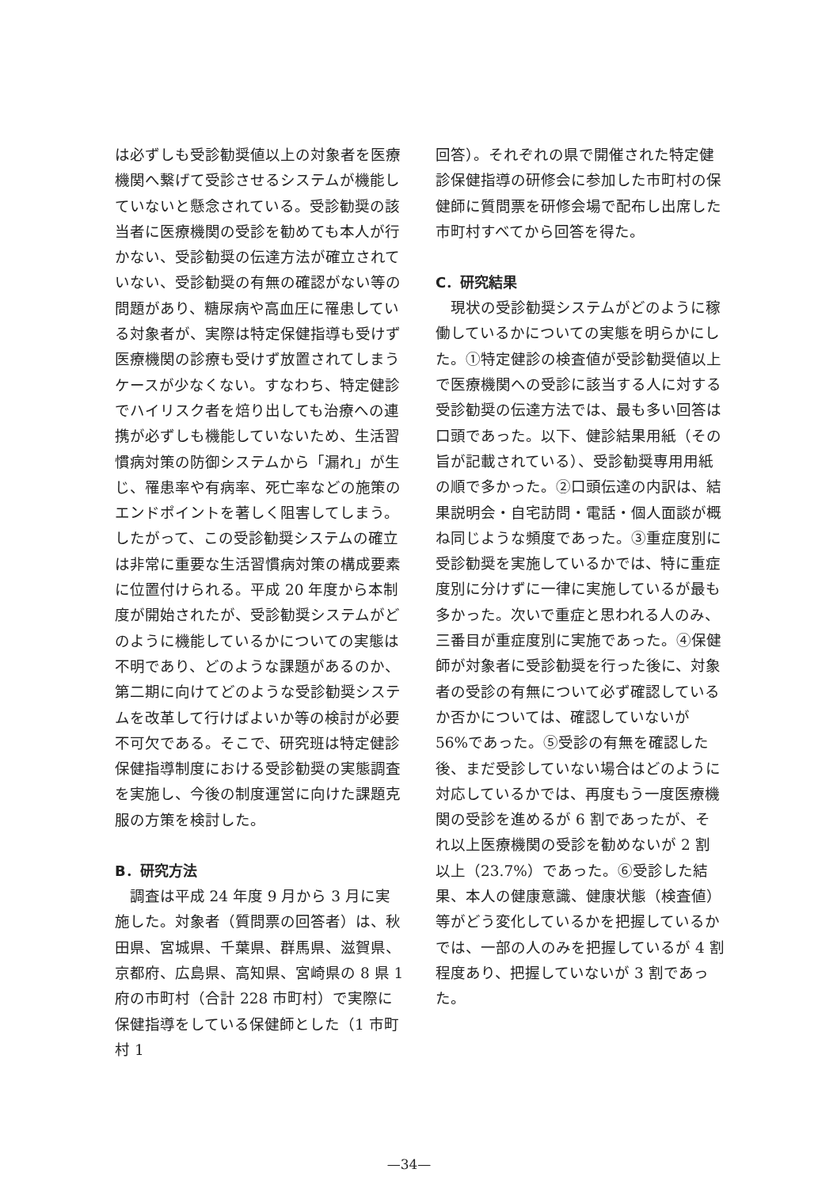は必ずしも受診勧奨値以上の対象者を医療機関へ繋げて受診させるシステムが機能していないと懸念されている。受診勧奨の該当者に医療機関の受診を勧めても本人が行かない、受診勧奨の伝達方法が確立されていない、受診勧奨の有無の確認がない等の問題があり、糖尿病や高血圧に罹患している対象者が、実際は特定保健指導も受けず医療機関の診療も受けず放置されてしまうケースが少なくない。すなわち、特定健診でハイリスク者を焙り出しても治療への連携が必ずしも機能していないため、生活習慣病対策の防御システムから「漏れ」が生じ、罹患率や有病率、死亡率などの施策のエンドポイントを著しく阻害してしまう。したがって、この受診勧奨システムの確立は非常に重要な生活習慣病対策の構成要素に位置付けられる。平成 20 年度から本制度が開始されたが、受診勧奨システムがどのように機能しているかについての実態は不明であり、どのような課題があるのか、第二期に向けてどのような受診勧奨システムを改革して行けばよいか等の検討が必要不可欠である。そこで、研究班は特定健診保健指導制度における受診勧奨の実態調査を実施し、今後の制度運営に向けた課題克服の方策を検討した。
B．研究方法
調査は平成 24 年度 9 月から 3 月に実施した。対象者（質問票の回答者）は、秋田県、宮城県、千葉県、群馬県、滋賀県、京都府、広島県、高知県、宮崎県の 8 県 1 府の市町村（合計 228 市町村）で実際に保健指導をしている保健師とした（1 市町村 1
回答）。それぞれの県で開催された特定健診保健指導の研修会に参加した市町村の保健師に質問票を研修会場で配布し出席した市町村すべてから回答を得た。
C．研究結果
現状の受診勧奨システムがどのように稼働しているかについての実態を明らかにした。①特定健診の検査値が受診勧奨値以上で医療機関への受診に該当する人に対する受診勧奨の伝達方法では、最も多い回答は口頭であった。以下、健診結果用紙（その旨が記載されている）、受診勧奨専用用紙の順で多かった。②口頭伝達の内訳は、結果説明会・自宅訪問・電話・個人面談が概ね同じような頻度であった。③重症度別に受診勧奨を実施しているかでは、特に重症度別に分けずに一律に実施しているが最も多かった。次いで重症と思われる人のみ、三番目が重症度別に実施であった。④保健師が対象者に受診勧奨を行った後に、対象者の受診の有無について必ず確認しているか否かについては、確認していないが 56%であった。⑤受診の有無を確認した後、まだ受診していない場合はどのように対応しているかでは、再度もう一度医療機関の受診を進めるが 6 割であったが、それ以上医療機関の受診を勧めないが 2 割以上（23.7%）であった。⑥受診した結果、本人の健康意識、健康状態（検査値）等がどう変化しているかを把握しているかでは、一部の人のみを把握しているが 4 割程度あり、把握していないが 3 割であった。
—34—